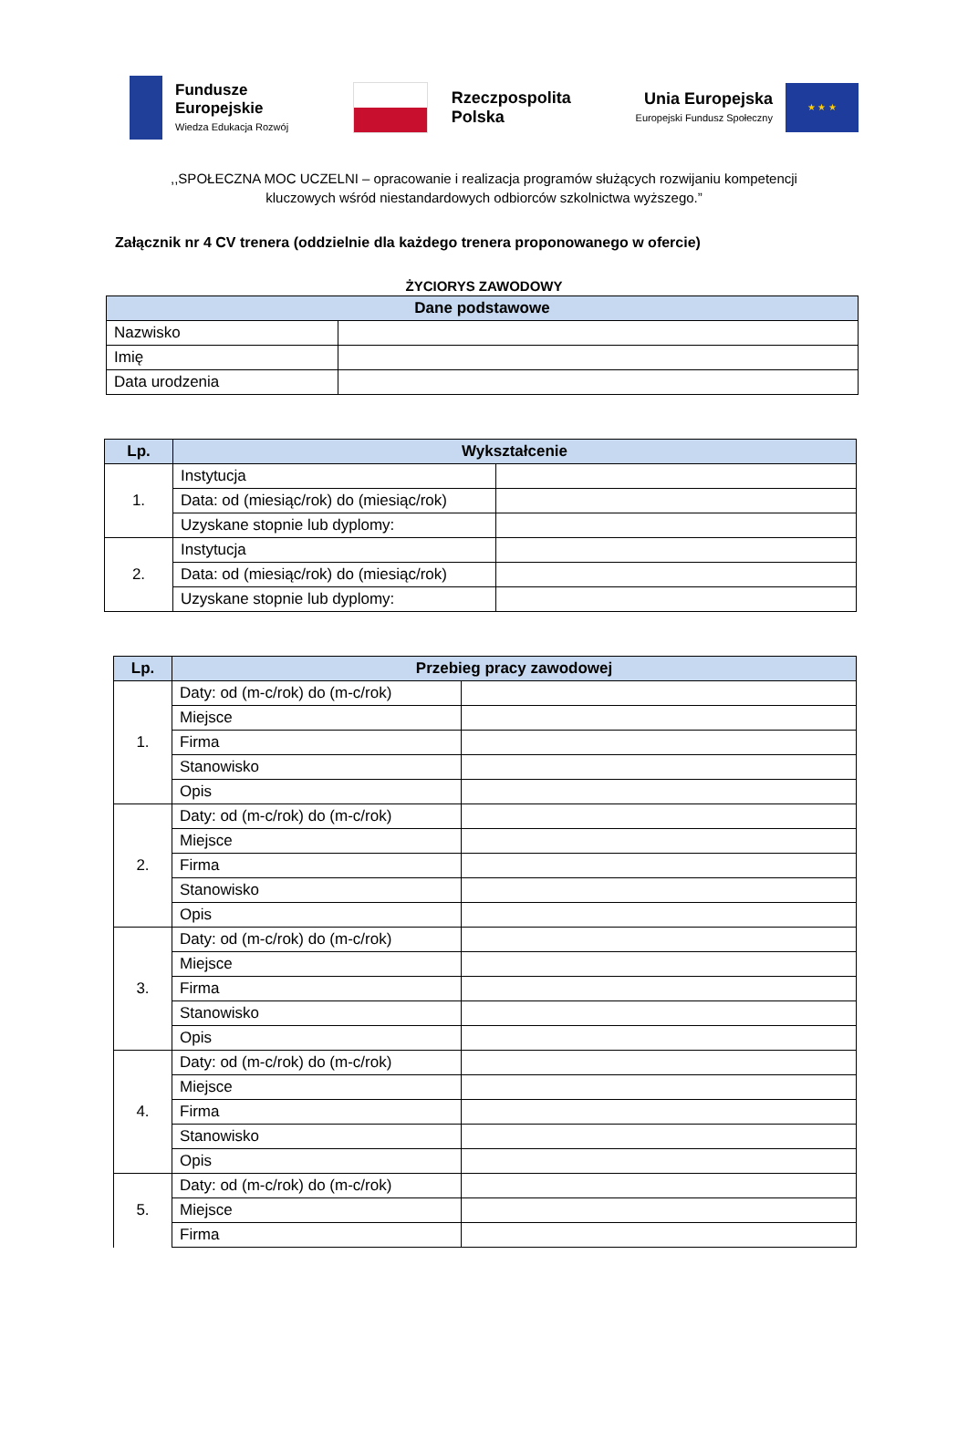Fundusze
Europejskie
Wiedza Edukacja Rozwój
Rzeczpospolita
Polska
Unia Europejska
Europejski Fundusz Społeczny
★ ★ ★
,,SPOŁECZNA MOC UCZELNI – opracowanie i realizacja programów służących rozwijaniu kompetencji
kluczowych wśród niestandardowych odbiorców szkolnictwa wyższego.”
Załącznik nr 4 CV trenera (oddzielnie dla każdego trenera proponowanego w ofercie)
ŻYCIORYS ZAWODOWY
| Dane podstawowe | |
| --- | --- |
| Nazwisko | |
| Imię | |
| Data urodzenia | |
| Lp. | Wykształcenie | |
| --- | --- | --- |
| 1. | Instytucja | |
| | Data: od (miesiąc/rok) do (miesiąc/rok) | |
| | Uzyskane stopnie lub dyplomy: | |
| 2. | Instytucja | |
| | Data: od (miesiąc/rok) do (miesiąc/rok) | |
| | Uzyskane stopnie lub dyplomy: | |
| Lp. | Przebieg pracy zawodowej | |
| --- | --- | --- |
| 1. | Daty: od (m-c/rok) do (m-c/rok) | |
| | Miejsce | |
| | Firma | |
| | Stanowisko | |
| | Opis | |
| 2. | Daty: od (m-c/rok) do (m-c/rok) | |
| | Miejsce | |
| | Firma | |
| | Stanowisko | |
| | Opis | |
| 3. | Daty: od (m-c/rok) do (m-c/rok) | |
| | Miejsce | |
| | Firma | |
| | Stanowisko | |
| | Opis | |
| 4. | Daty: od (m-c/rok) do (m-c/rok) | |
| | Miejsce | |
| | Firma | |
| | Stanowisko | |
| | Opis | |
| 5. | Daty: od (m-c/rok) do (m-c/rok) | |
| | Miejsce | |
| | Firma | |